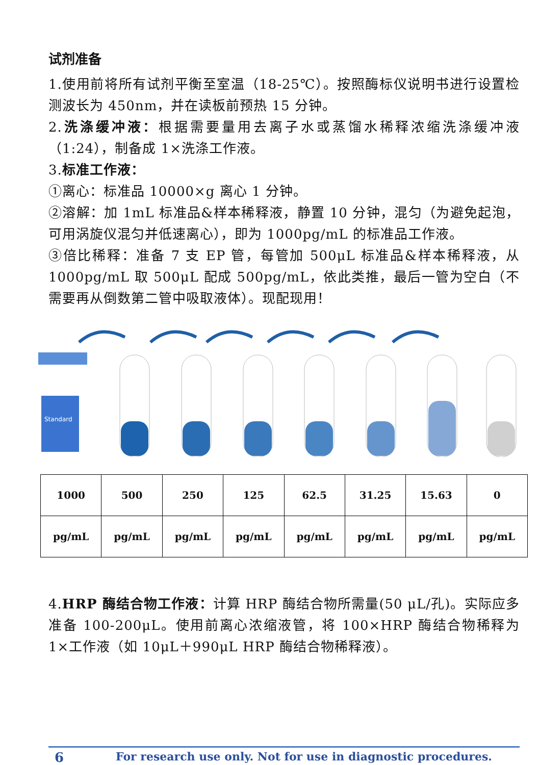试剂准备
1.使用前将所有试剂平衡至室温（18-25℃）。按照酶标仪说明书进行设置检测波长为 450nm，并在读板前预热 15 分钟。
2.洗涤缓冲液：根据需要量用去离子水或蒸馏水稀释浓缩洗涤缓冲液（1:24），制备成 1×洗涤工作液。
3.标准工作液：
①离心：标准品 10000×g 离心 1 分钟。
②溶解：加 1mL 标准品&样本稀释液，静置 10 分钟，混匀（为避免起泡，可用涡旋仪混匀并低速离心），即为 1000pg/mL 的标准品工作液。
③倍比稀释：准备 7 支 EP 管，每管加 500μL 标准品&样本稀释液，从 1000pg/mL 取 500μL 配成 500pg/mL，依此类推，最后一管为空白（不需要再从倒数第二管中吸取液体）。现配现用！
Standard
| 1000 | 500 | 250 | 125 | 62.5 | 31.25 | 15.63 | 0 |
| pg/mL | pg/mL | pg/mL | pg/mL | pg/mL | pg/mL | pg/mL | pg/mL |
4.HRP 酶结合物工作液：计算 HRP 酶结合物所需量(50 μL/孔)。实际应多准备 100-200μL。使用前离心浓缩液管，将 100×HRP 酶结合物稀释为 1×工作液（如 10μL＋990μL HRP 酶结合物稀释液）。
6 For research use only. Not for use in diagnostic procedures.